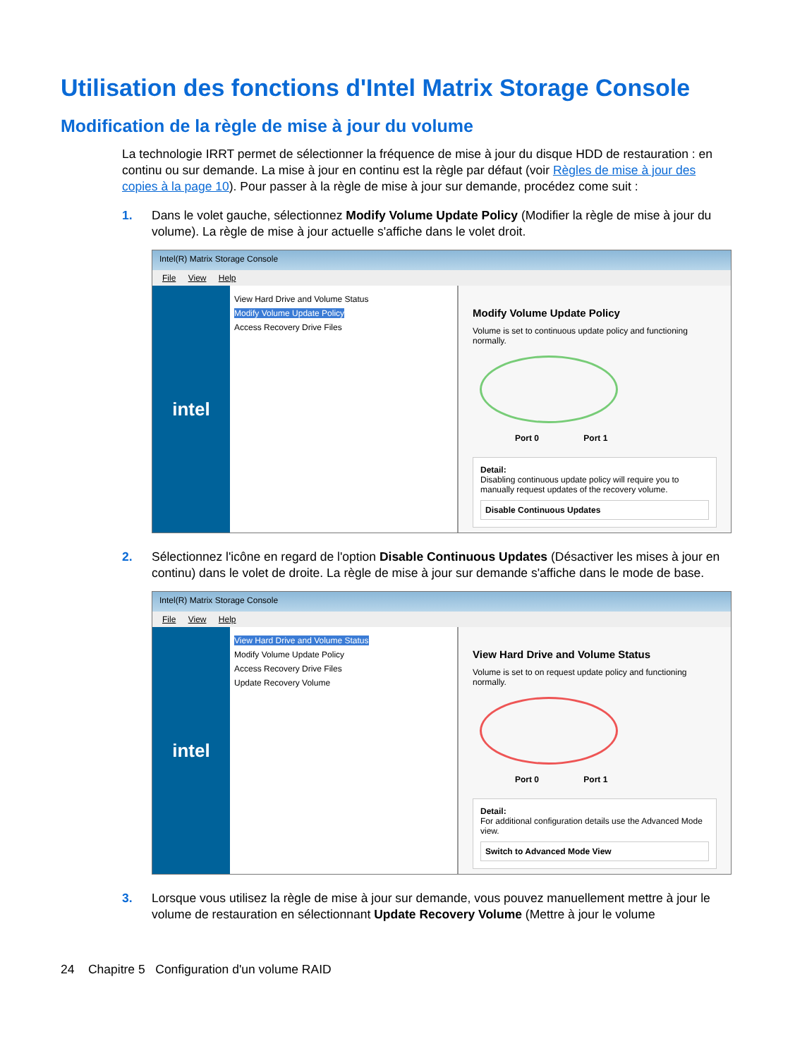Utilisation des fonctions d'Intel Matrix Storage Console
Modification de la règle de mise à jour du volume
La technologie IRRT permet de sélectionner la fréquence de mise à jour du disque HDD de restauration : en continu ou sur demande. La mise à jour en continu est la règle par défaut (voir Règles de mise à jour des copies à la page 10). Pour passer à la règle de mise à jour sur demande, procédez come suit :
1. Dans le volet gauche, sélectionnez Modify Volume Update Policy (Modifier la règle de mise à jour du volume). La règle de mise à jour actuelle s'affiche dans le volet droit.
Intel(R) Matrix Storage Console
File View Help
intel
View Hard Drive and Volume Status
Modify Volume Update Policy
Access Recovery Drive Files
Modify Volume Update Policy
Volume is set to continuous update policy and functioning normally.
Port 0 Port 1
Detail:
Disabling continuous update policy will require you to manually request updates of the recovery volume.
Disable Continuous Updates
2. Sélectionnez l'icône en regard de l'option Disable Continuous Updates (Désactiver les mises à jour en continu) dans le volet de droite. La règle de mise à jour sur demande s'affiche dans le mode de base.
Intel(R) Matrix Storage Console
File View Help
intel
View Hard Drive and Volume Status
Modify Volume Update Policy
Access Recovery Drive Files
Update Recovery Volume
View Hard Drive and Volume Status
Volume is set to on request update policy and functioning normally.
Port 0 Port 1
Detail:
For additional configuration details use the Advanced Mode view.
Switch to Advanced Mode View
3. Lorsque vous utilisez la règle de mise à jour sur demande, vous pouvez manuellement mettre à jour le volume de restauration en sélectionnant Update Recovery Volume (Mettre à jour le volume
24 Chapitre 5 Configuration d'un volume RAID